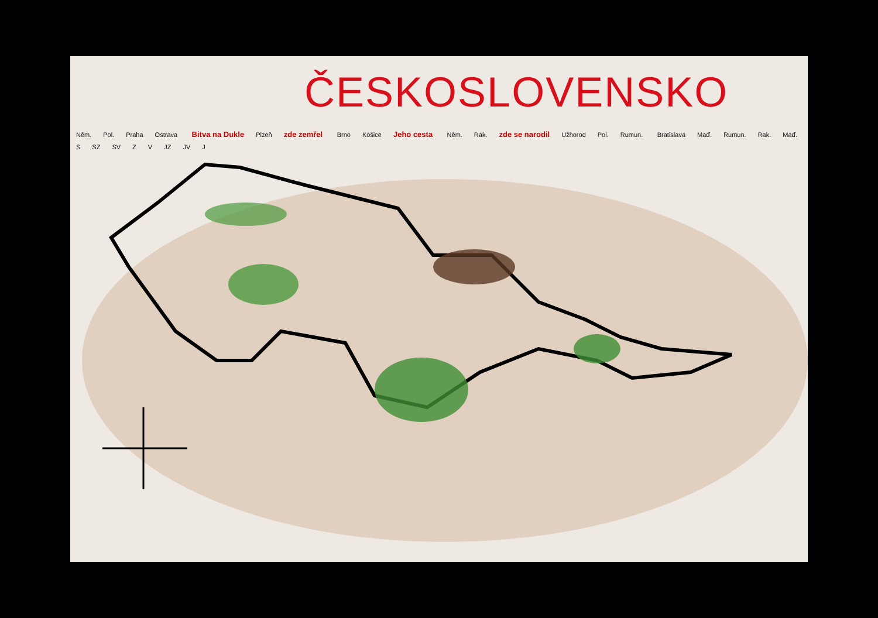ČESKOSLOVENSKO
Něm. Pol. Praha Ostrava Bitva na Dukle Plzeň zde zemřel Brno Košice Jeho cesta Něm. Rak. zde se narodil Užhorod Pol. Rumun. Bratislava Maď. Rumun. Rak. Maď.
S SZ SV Z V JZ JV J